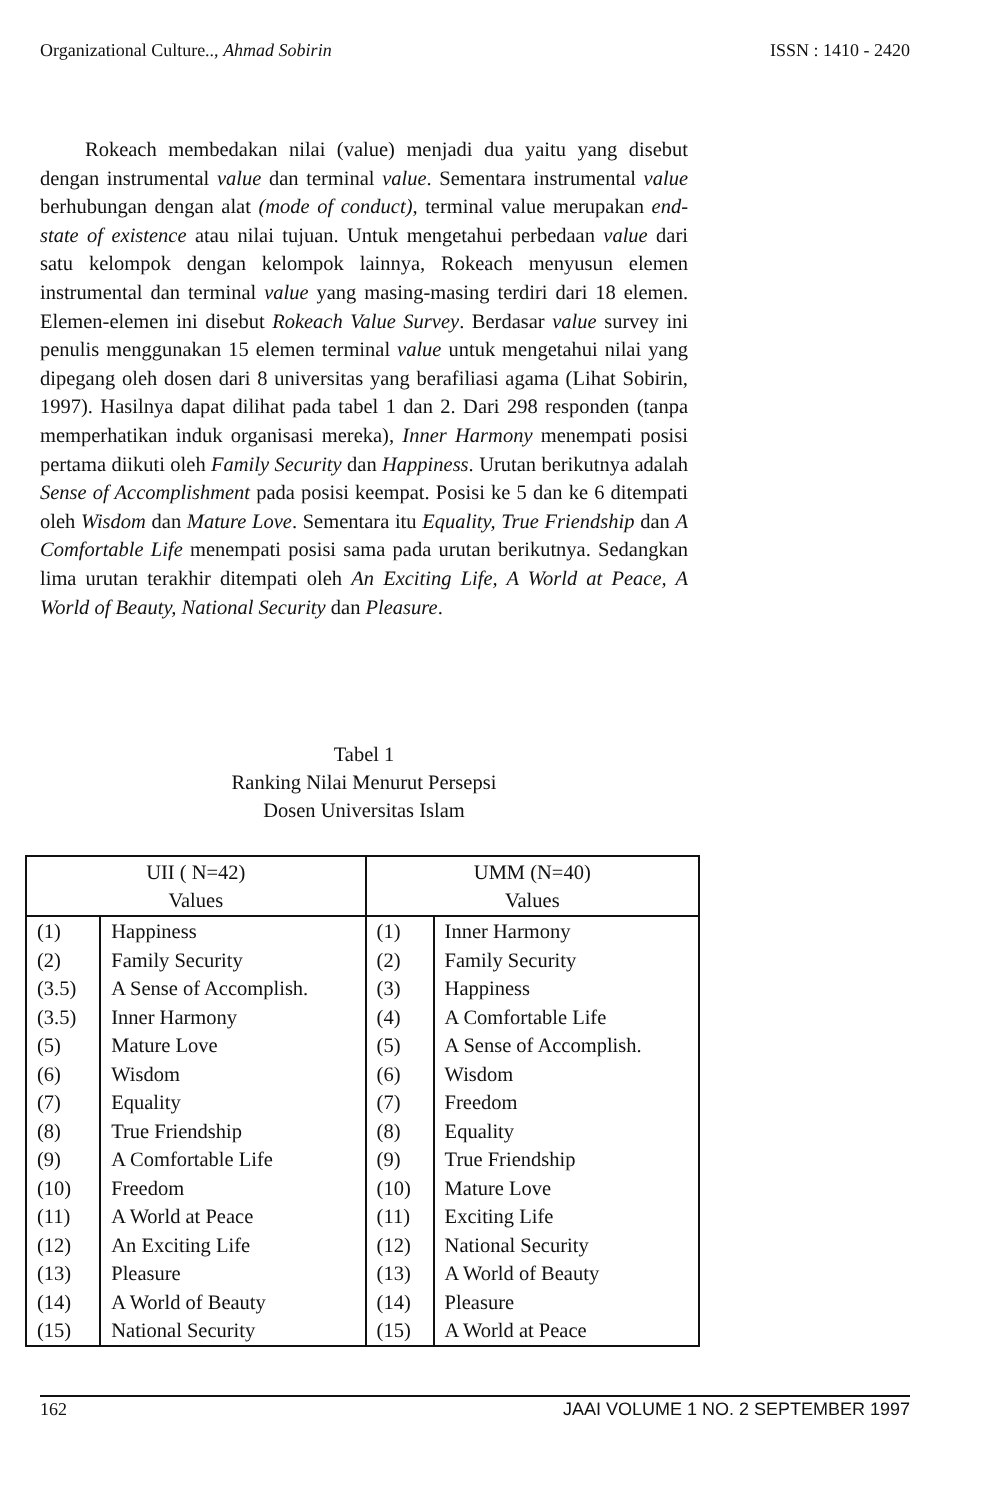Organizational Culture.., Ahmad Sobirin ISSN : 1410 - 2420
Rokeach membedakan nilai (value) menjadi dua yaitu yang disebut dengan instrumental value dan terminal value. Sementara instrumental value berhubungan dengan alat (mode of conduct), terminal value merupakan end-state of existence atau nilai tujuan. Untuk mengetahui perbedaan value dari satu kelompok dengan kelompok lainnya, Rokeach menyusun elemen instrumental dan terminal value yang masing-masing terdiri dari 18 elemen. Elemen-elemen ini disebut Rokeach Value Survey. Berdasar value survey ini penulis menggunakan 15 elemen terminal value untuk mengetahui nilai yang dipegang oleh dosen dari 8 universitas yang berafiliasi agama (Lihat Sobirin, 1997). Hasilnya dapat dilihat pada tabel 1 dan 2. Dari 298 responden (tanpa memperhatikan induk organisasi mereka), Inner Harmony menempati posisi pertama diikuti oleh Family Security dan Happiness. Urutan berikutnya adalah Sense of Accomplishment pada posisi keempat. Posisi ke 5 dan ke 6 ditempati oleh Wisdom dan Mature Love. Sementara itu Equality, True Friendship dan A Comfortable Life menempati posisi sama pada urutan berikutnya. Sedangkan lima urutan terakhir ditempati oleh An Exciting Life, A World at Peace, A World of Beauty, National Security dan Pleasure.
Tabel 1
Ranking Nilai Menurut Persepsi
Dosen Universitas Islam
| UII ( N=42) Values | | UMM (N=40) Values | |
| --- | --- | --- | --- |
| (1) | Happiness | (1) | Inner Harmony |
| (2) | Family Security | (2) | Family Security |
| (3.5) | A Sense of Accomplish. | (3) | Happiness |
| (3.5) | Inner Harmony | (4) | A Comfortable Life |
| (5) | Mature Love | (5) | A Sense of Accomplish. |
| (6) | Wisdom | (6) | Wisdom |
| (7) | Equality | (7) | Freedom |
| (8) | True Friendship | (8) | Equality |
| (9) | A Comfortable Life | (9) | True Friendship |
| (10) | Freedom | (10) | Mature Love |
| (11) | A World at Peace | (11) | Exciting Life |
| (12) | An Exciting Life | (12) | National Security |
| (13) | Pleasure | (13) | A World of Beauty |
| (14) | A World of Beauty | (14) | Pleasure |
| (15) | National Security | (15) | A World at Peace |
162 JAAI VOLUME 1 NO. 2 SEPTEMBER 1997